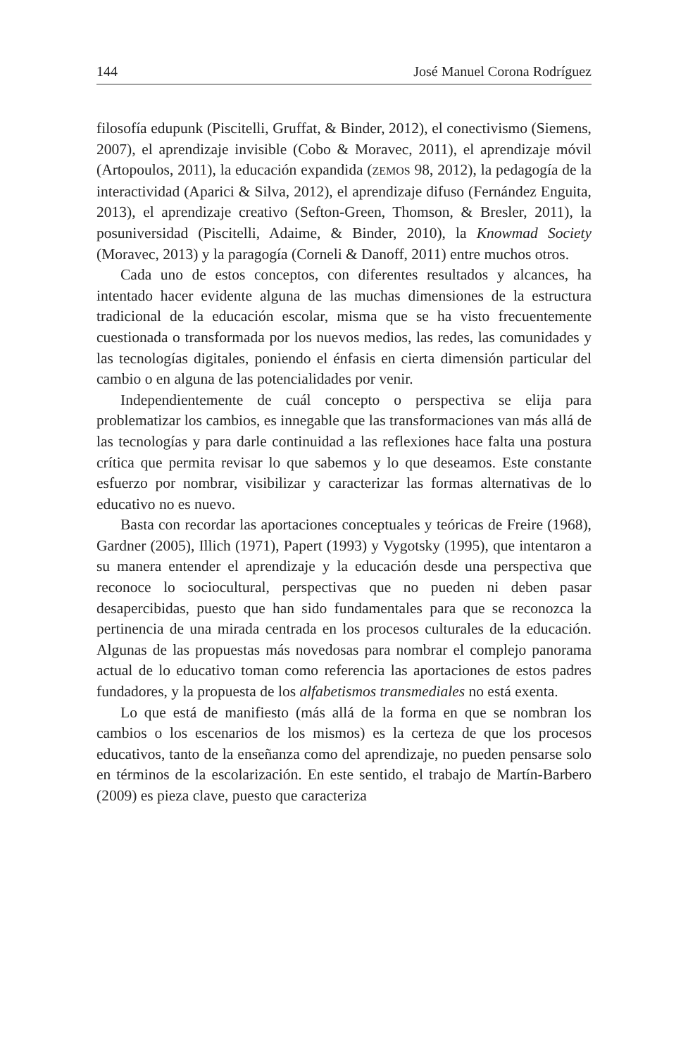144 José Manuel Corona Rodríguez
filosofía edupunk (Piscitelli, Gruffat, & Binder, 2012), el conectivismo (Siemens, 2007), el aprendizaje invisible (Cobo & Moravec, 2011), el aprendizaje móvil (Artopoulos, 2011), la educación expandida (ZEMOS 98, 2012), la pedagogía de la interactividad (Aparici & Silva, 2012), el aprendizaje difuso (Fernández Enguita, 2013), el aprendizaje creativo (Sefton-Green, Thomson, & Bresler, 2011), la posuniversidad (Piscitelli, Adaime, & Binder, 2010), la Knowmad Society (Moravec, 2013) y la paragogía (Corneli & Danoff, 2011) entre muchos otros.
Cada uno de estos conceptos, con diferentes resultados y alcances, ha intentado hacer evidente alguna de las muchas dimensiones de la estructura tradicional de la educación escolar, misma que se ha visto frecuentemente cuestionada o transformada por los nuevos medios, las redes, las comunidades y las tecnologías digitales, poniendo el énfasis en cierta dimensión particular del cambio o en alguna de las potencialidades por venir.
Independientemente de cuál concepto o perspectiva se elija para problematizar los cambios, es innegable que las transformaciones van más allá de las tecnologías y para darle continuidad a las reflexiones hace falta una postura crítica que permita revisar lo que sabemos y lo que deseamos. Este constante esfuerzo por nombrar, visibilizar y caracterizar las formas alternativas de lo educativo no es nuevo.
Basta con recordar las aportaciones conceptuales y teóricas de Freire (1968), Gardner (2005), Illich (1971), Papert (1993) y Vygotsky (1995), que intentaron a su manera entender el aprendizaje y la educación desde una perspectiva que reconoce lo sociocultural, perspectivas que no pueden ni deben pasar desapercibidas, puesto que han sido fundamentales para que se reconozca la pertinencia de una mirada centrada en los procesos culturales de la educación. Algunas de las propuestas más novedosas para nombrar el complejo panorama actual de lo educativo toman como referencia las aportaciones de estos padres fundadores, y la propuesta de los alfabetismos transmediales no está exenta.
Lo que está de manifiesto (más allá de la forma en que se nombran los cambios o los escenarios de los mismos) es la certeza de que los procesos educativos, tanto de la enseñanza como del aprendizaje, no pueden pensarse solo en términos de la escolarización. En este sentido, el trabajo de Martín-Barbero (2009) es pieza clave, puesto que caracteriza